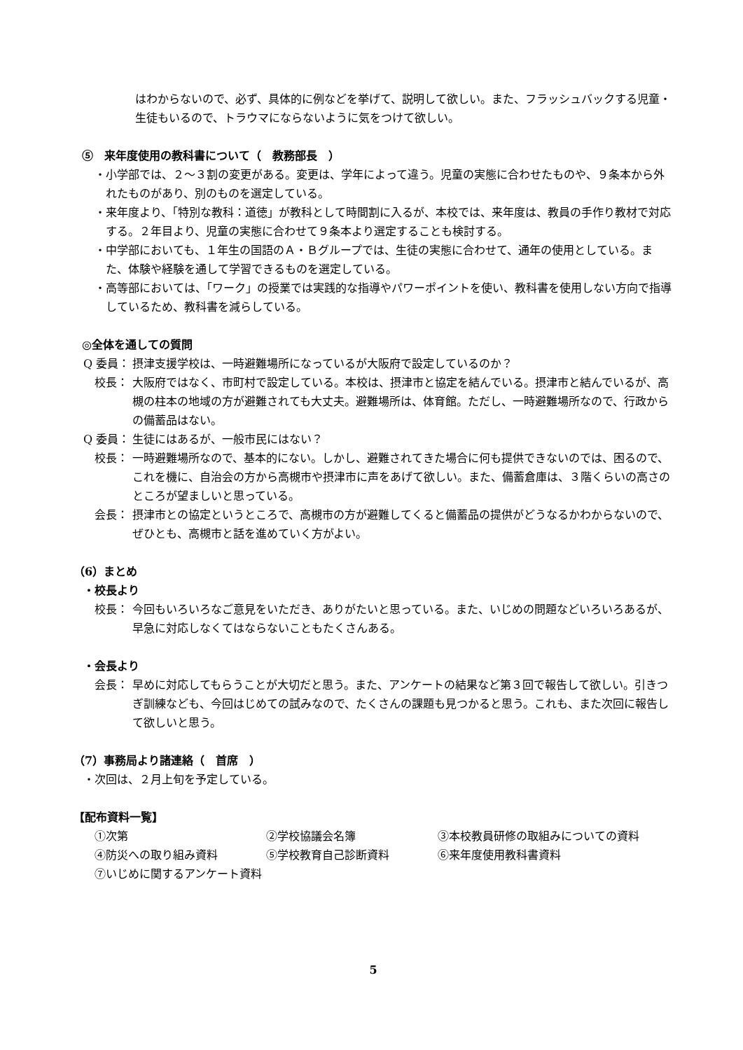はわからないので、必ず、具体的に例などを挙げて、説明して欲しい。また、フラッシュバックする児童・生徒もいるので、トラウマにならないように気をつけて欲しい。
⑤　来年度使用の教科書について（　教務部長　）
・小学部では、２～３割の変更がある。変更は、学年によって違う。児童の実態に合わせたものや、９条本から外れたものがあり、別のものを選定している。
・来年度より、「特別な教科：道徳」が教科として時間割に入るが、本校では、来年度は、教員の手作り教材で対応する。２年目より、児童の実態に合わせて９条本より選定することも検討する。
・中学部においても、１年生の国語のＡ・Ｂグループでは、生徒の実態に合わせて、通年の使用としている。また、体験や経験を通して学習できるものを選定している。
・高等部においては、「ワーク」の授業では実践的な指導やパワーポイントを使い、教科書を使用しない方向で指導しているため、教科書を減らしている。
◎全体を通しての質問
Q 委員： 摂津支援学校は、一時避難場所になっているが大阪府で設定しているのか？
　校長： 大阪府ではなく、市町村で設定している。本校は、摂津市と協定を結んでいる。摂津市と結んでいるが、高槻の柱本の地域の方が避難されても大丈夫。避難場所は、体育館。ただし、一時避難場所なので、行政からの備蓄品はない。
Q 委員： 生徒にはあるが、一般市民にはない？
　校長： 一時避難場所なので、基本的にない。しかし、避難されてきた場合に何も提供できないのでは、困るので、これを機に、自治会の方から高槻市や摂津市に声をあげて欲しい。また、備蓄倉庫は、３階くらいの高さのところが望ましいと思っている。
　会長： 摂津市との協定というところで、高槻市の方が避難してくると備蓄品の提供がどうなるかわからないので、ぜひとも、高槻市と話を進めていく方がよい。
（6）まとめ
・校長より
　校長： 今回もいろいろなご意見をいただき、ありがたいと思っている。また、いじめの問題などいろいろあるが、早急に対応しなくてはならないこともたくさんある。
・会長より
　会長： 早めに対応してもらうことが大切だと思う。また、アンケートの結果など第３回で報告して欲しい。引きつぎ訓練なども、今回はじめての試みなので、たくさんの課題も見つかると思う。これも、また次回に報告して欲しいと思う。
（7）事務局より諸連絡（　首席　）
・次回は、２月上旬を予定している。
【配布資料一覧】
| ①次第 | ②学校協議会名簿 | ③本校教員研修の取組みについての資料 |
| ④防災への取り組み資料 | ⑤学校教育自己診断資料 | ⑥来年度使用教科書資料 |
| ⑦いじめに関するアンケート資料 | | |
5